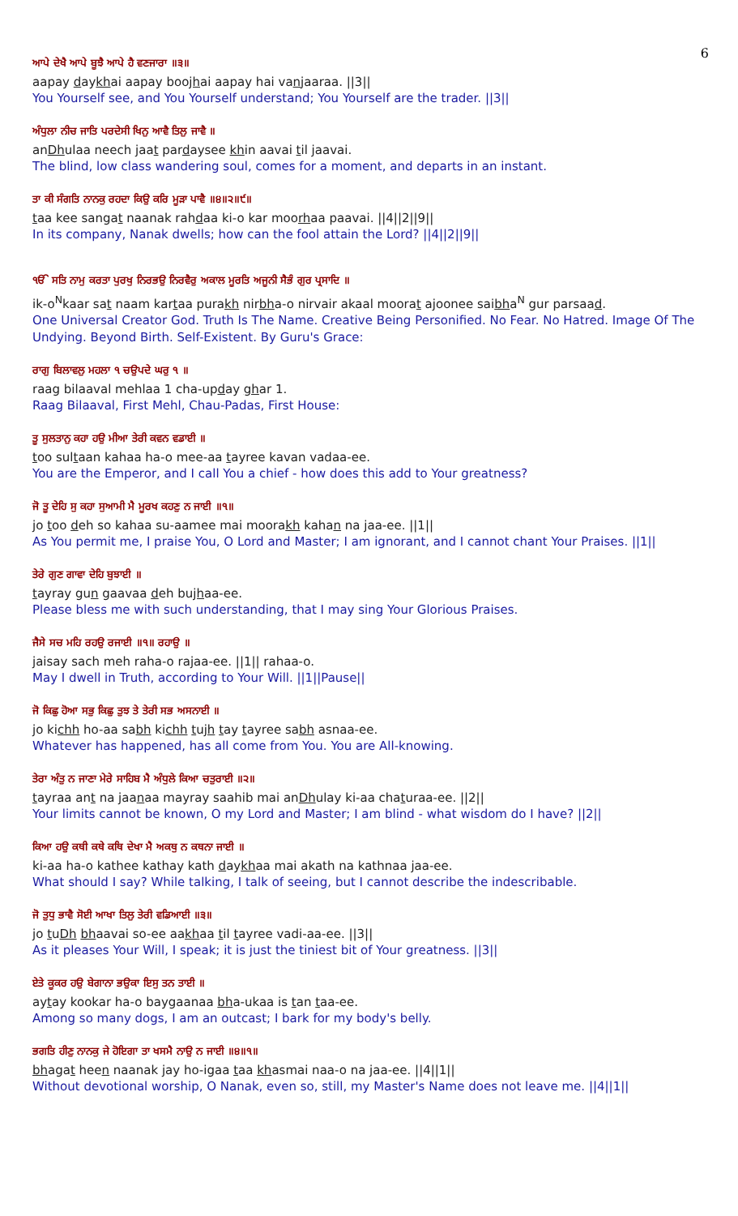6
ਆਪੇ ਦੇਖੈ ਆਪੇ ਬੂਝੈ ਆਪੇ ਹੈ ਵਣਜਾਰਾ ॥੩॥
aapay daykhai aapay boojhai aapay hai vanjaaraa. ||3||
You Yourself see, and You Yourself understand; You Yourself are the trader. ||3||
ਅੰਧੁਲਾ ਨੀਚ ਜਾਤਿ ਪਰਦੇਸੀ ਖਿਨੁ ਆਵੈ ਤਿਲੁ ਜਾਵੈ ॥
anDhulaa neech jaat pardaysee khin aavai til jaavai.
The blind, low class wandering soul, comes for a moment, and departs in an instant.
ਤਾ ਕੀ ਸੰਗਤਿ ਨਾਨਕੁ ਰਹਦਾ ਕਿਉ ਕਰਿ ਮੂੜਾ ਪਾਵੈ ॥੪॥੨॥੯॥
taa kee sangat naanak rahdaa ki-o kar moorhaa paavai. ||4||2||9||
In its company, Nanak dwells; how can the fool attain the Lord? ||4||2||9||
ੴ ਸਤਿ ਨਾਮੁ ਕਰਤਾ ਪੁਰਖੁ ਨਿਰਭਉ ਨਿਰਵੈਰੁ ਅਕਾਲ ਮੂਰਤਿ ਅਜੂਨੀ ਸੈਭੰ ਗੁਰ ਪ੍ਰਸਾਦਿ ॥
ik-o<sup>N</sup>kaar sat naam kartaa purakh nirbha-o nirvair akaal moorat ajoonee saibha<sup>N</sup> gur parsaad.
One Universal Creator God. Truth Is The Name. Creative Being Personified. No Fear. No Hatred. Image Of The Undying. Beyond Birth. Self-Existent. By Guru's Grace:
ਰਾਗੁ ਬਿਲਾਵਲੁ ਮਹਲਾ ੧ ਚਉਪਦੇ ਘਰੁ ੧ ॥
raag bilaaval mehlaa 1 cha-upday ghar 1.
Raag Bilaaval, First Mehl, Chau-Padas, First House:
ਤੂ ਸੁਲਤਾਨੁ ਕਹਾ ਹਉ ਮੀਆ ਤੇਰੀ ਕਵਨ ਵਡਾਈ ॥
too sultaan kahaa ha-o mee-aa tayree kavan vadaa-ee.
You are the Emperor, and I call You a chief - how does this add to Your greatness?
ਜੋ ਤੂ ਦੇਹਿ ਸੁ ਕਹਾ ਸੁਆਮੀ ਮੈ ਮੂਰਖ ਕਹਣੁ ਨ ਜਾਈ ॥੧॥
jo too deh so kahaa su-aamee mai moorakh kahan na jaa-ee. ||1||
As You permit me, I praise You, O Lord and Master; I am ignorant, and I cannot chant Your Praises. ||1||
ਤੇਰੇ ਗੁਣ ਗਾਵਾ ਦੇਹਿ ਬੁਝਾਈ ॥
tayray gun gaavaa deh bujhaa-ee.
Please bless me with such understanding, that I may sing Your Glorious Praises.
ਜੈਸੇ ਸਚ ਮਹਿ ਰਹਉ ਰਜਾਈ ॥੧॥ ਰਹਾਉ ॥
jaisay sach meh raha-o rajaa-ee. ||1|| rahaa-o.
May I dwell in Truth, according to Your Will. ||1||Pause||
ਜੋ ਕਿਛੁ ਹੋਆ ਸਭੁ ਕਿਛੁ ਤੁਝ ਤੇ ਤੇਰੀ ਸਭ ਅਸਨਾਈ ॥
jo kichh ho-aa sabh kichh tujh tay tayree sabh asnaa-ee.
Whatever has happened, has all come from You. You are All-knowing.
ਤੇਰਾ ਅੰਤੁ ਨ ਜਾਣਾ ਮੇਰੇ ਸਾਹਿਬ ਮੈ ਅੰਧੁਲੇ ਕਿਆ ਚਤੁਰਾਈ ॥੨॥
tayraa ant na jaanaa mayray saahib mai anDhulay ki-aa chaturaa-ee. ||2||
Your limits cannot be known, O my Lord and Master; I am blind - what wisdom do I have? ||2||
ਕਿਆ ਹਉ ਕਥੀ ਕਥੇ ਕਥਿ ਦੇਖਾ ਮੈ ਅਕਥੁ ਨ ਕਥਨਾ ਜਾਈ ॥
ki-aa ha-o kathee kathay kath daykhaa mai akath na kathnaa jaa-ee.
What should I say? While talking, I talk of seeing, but I cannot describe the indescribable.
ਜੋ ਤੁਧੁ ਭਾਵੈ ਸੋਈ ਆਖਾ ਤਿਲੁ ਤੇਰੀ ਵਡਿਆਈ ॥੩॥
jo tuDh bhaavai so-ee aakhaa til tayree vadi-aa-ee. ||3||
As it pleases Your Will, I speak; it is just the tiniest bit of Your greatness. ||3||
ਏਤੇ ਕੂਕਰ ਹਉ ਬੇਗਾਨਾ ਭਉਕਾ ਇਸੁ ਤਨ ਤਾਈ ॥
aytay kookar ha-o baygaanaa bha-ukaa is tan taa-ee.
Among so many dogs, I am an outcast; I bark for my body's belly.
ਭਗਤਿ ਹੀਣੁ ਨਾਨਕੁ ਜੇ ਹੋਇਗਾ ਤਾ ਖਸਮੈ ਨਾਉ ਨ ਜਾਈ ॥੪॥੧॥
bhagat heen naanak jay ho-igaa taa khasmai naa-o na jaa-ee. ||4||1||
Without devotional worship, O Nanak, even so, still, my Master's Name does not leave me. ||4||1||